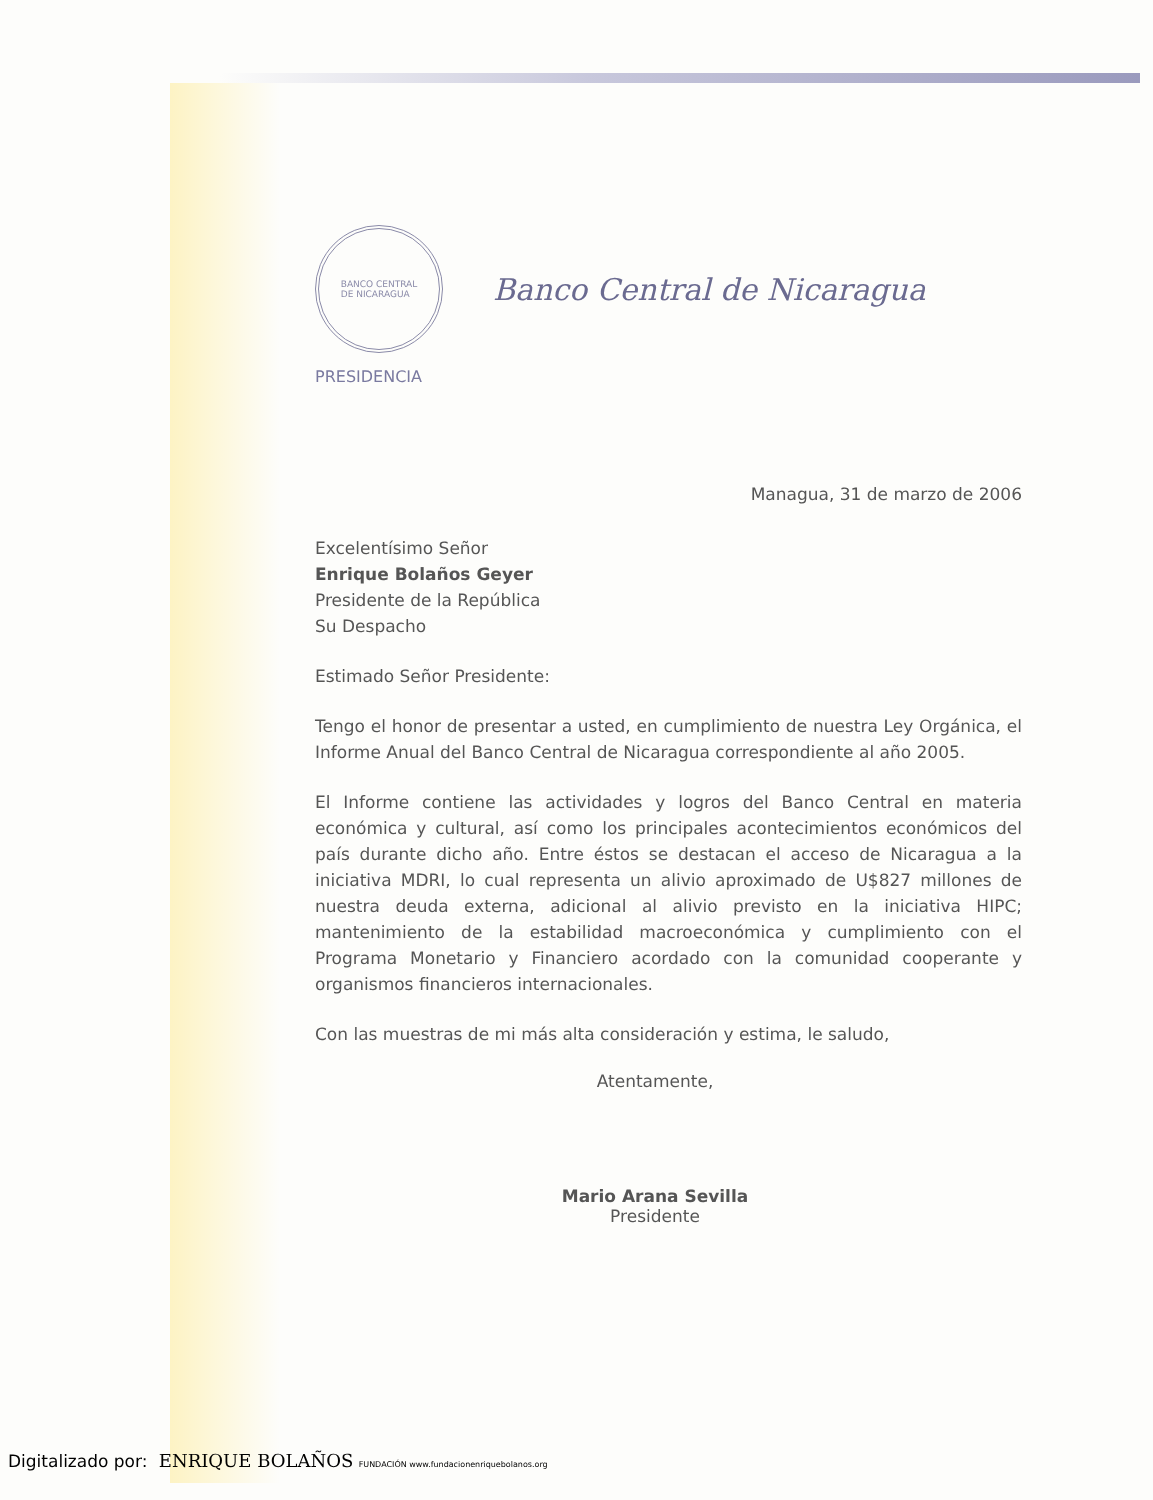BANCO CENTRAL
DE NICARAGUA
Banco Central de Nicaragua
PRESIDENCIA
Managua, 31 de marzo de 2006
Excelentísimo Señor
Enrique Bolaños Geyer
Presidente de la República
Su Despacho
Estimado Señor Presidente:
Tengo el honor de presentar a usted, en cumplimiento de nuestra Ley Orgánica, el Informe Anual del Banco Central de Nicaragua correspondiente al año 2005.
El Informe contiene las actividades y logros del Banco Central en materia económica y cultural, así como los principales acontecimientos económicos del país durante dicho año. Entre éstos se destacan el acceso de Nicaragua a la iniciativa MDRI, lo cual representa un alivio aproximado de U$827 millones de nuestra deuda externa, adicional al alivio previsto en la iniciativa HIPC; mantenimiento de la estabilidad macroeconómica y cumplimiento con el Programa Monetario y Financiero acordado con la comunidad cooperante y organismos financieros internacionales.
Con las muestras de mi más alta consideración y estima, le saludo,
Atentamente,
Mario Arana Sevilla
Presidente
Digitalizado por: ENRIQUE BOLAÑOS FUNDACIÓN www.fundacionenriquebolanos.org